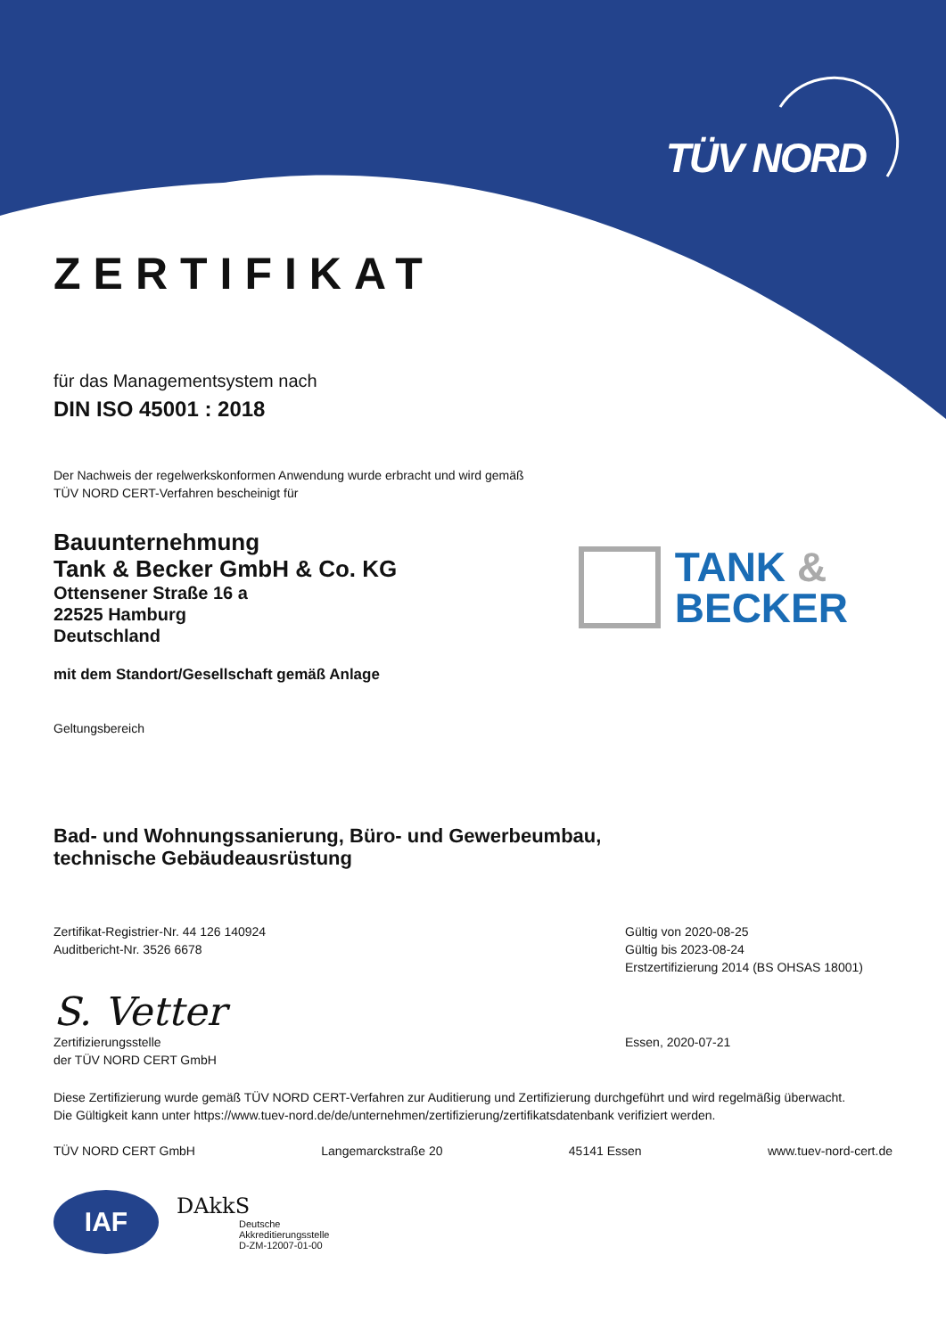TÜV NORD
ZERTIFIKAT
für das Managementsystem nach
DIN ISO 45001 : 2018
Der Nachweis der regelwerkskonformen Anwendung wurde erbracht und wird gemäß
TÜV NORD CERT-Verfahren bescheinigt für
Bauunternehmung
Tank & Becker GmbH & Co. KG
Ottensener Straße 16 a
22525 Hamburg
Deutschland
TANK &
BECKER
mit dem Standort/Gesellschaft gemäß Anlage
Geltungsbereich
Bad- und Wohnungssanierung, Büro- und Gewerbeumbau,
technische Gebäudeausrüstung
Zertifikat-Registrier-Nr. 44 126 140924
Auditbericht-Nr. 3526 6678
Gültig von 2020-08-25
Gültig bis 2023-08-24
Erstzertifizierung 2014 (BS OHSAS 18001)
S. Vetter
Zertifizierungsstelle
der TÜV NORD CERT GmbH
Essen, 2020-07-21
Diese Zertifizierung wurde gemäß TÜV NORD CERT-Verfahren zur Auditierung und Zertifizierung durchgeführt und wird regelmäßig überwacht.
Die Gültigkeit kann unter https://www.tuev-nord.de/de/unternehmen/zertifizierung/zertifikatsdatenbank verifiziert werden.
TÜV NORD CERT GmbH Langemarckstraße 20 45141 Essen www.tuev-nord-cert.de
IAF
DAkkS
Deutsche
Akkreditierungsstelle
D-ZM-12007-01-00